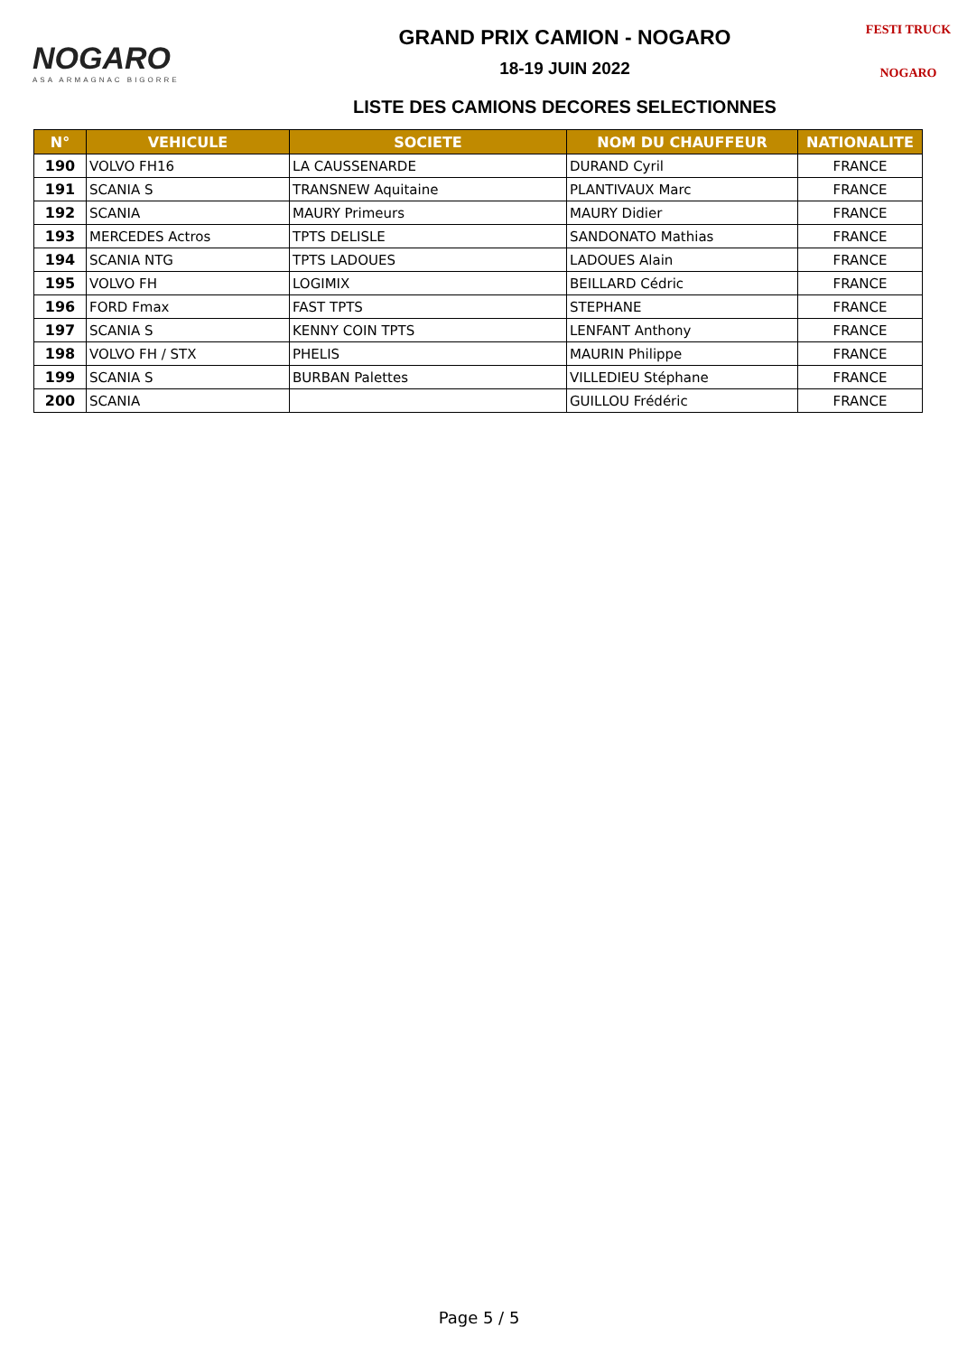NOGARO
ASA ARMAGNAC BIGORRE
GRAND PRIX CAMION - NOGARO
18-19 JUIN 2022
LISTE DES CAMIONS DECORES SELECTIONNES
FESTI TRUCK
NOGARO
| N° | VEHICULE | SOCIETE | NOM DU CHAUFFEUR | NATIONALITE |
| --- | --- | --- | --- | --- |
| 190 | VOLVO FH16 | LA CAUSSENARDE | DURAND Cyril | FRANCE |
| 191 | SCANIA S | TRANSNEW Aquitaine | PLANTIVAUX Marc | FRANCE |
| 192 | SCANIA | MAURY Primeurs | MAURY Didier | FRANCE |
| 193 | MERCEDES Actros | TPTS DELISLE | SANDONATO Mathias | FRANCE |
| 194 | SCANIA NTG | TPTS LADOUES | LADOUES Alain | FRANCE |
| 195 | VOLVO FH | LOGIMIX | BEILLARD Cédric | FRANCE |
| 196 | FORD Fmax | FAST TPTS | STEPHANE | FRANCE |
| 197 | SCANIA S | KENNY COIN TPTS | LENFANT Anthony | FRANCE |
| 198 | VOLVO FH / STX | PHELIS | MAURIN Philippe | FRANCE |
| 199 | SCANIA S | BURBAN Palettes | VILLEDIEU Stéphane | FRANCE |
| 200 | SCANIA | | GUILLOU Frédéric | FRANCE |
Page 5 / 5